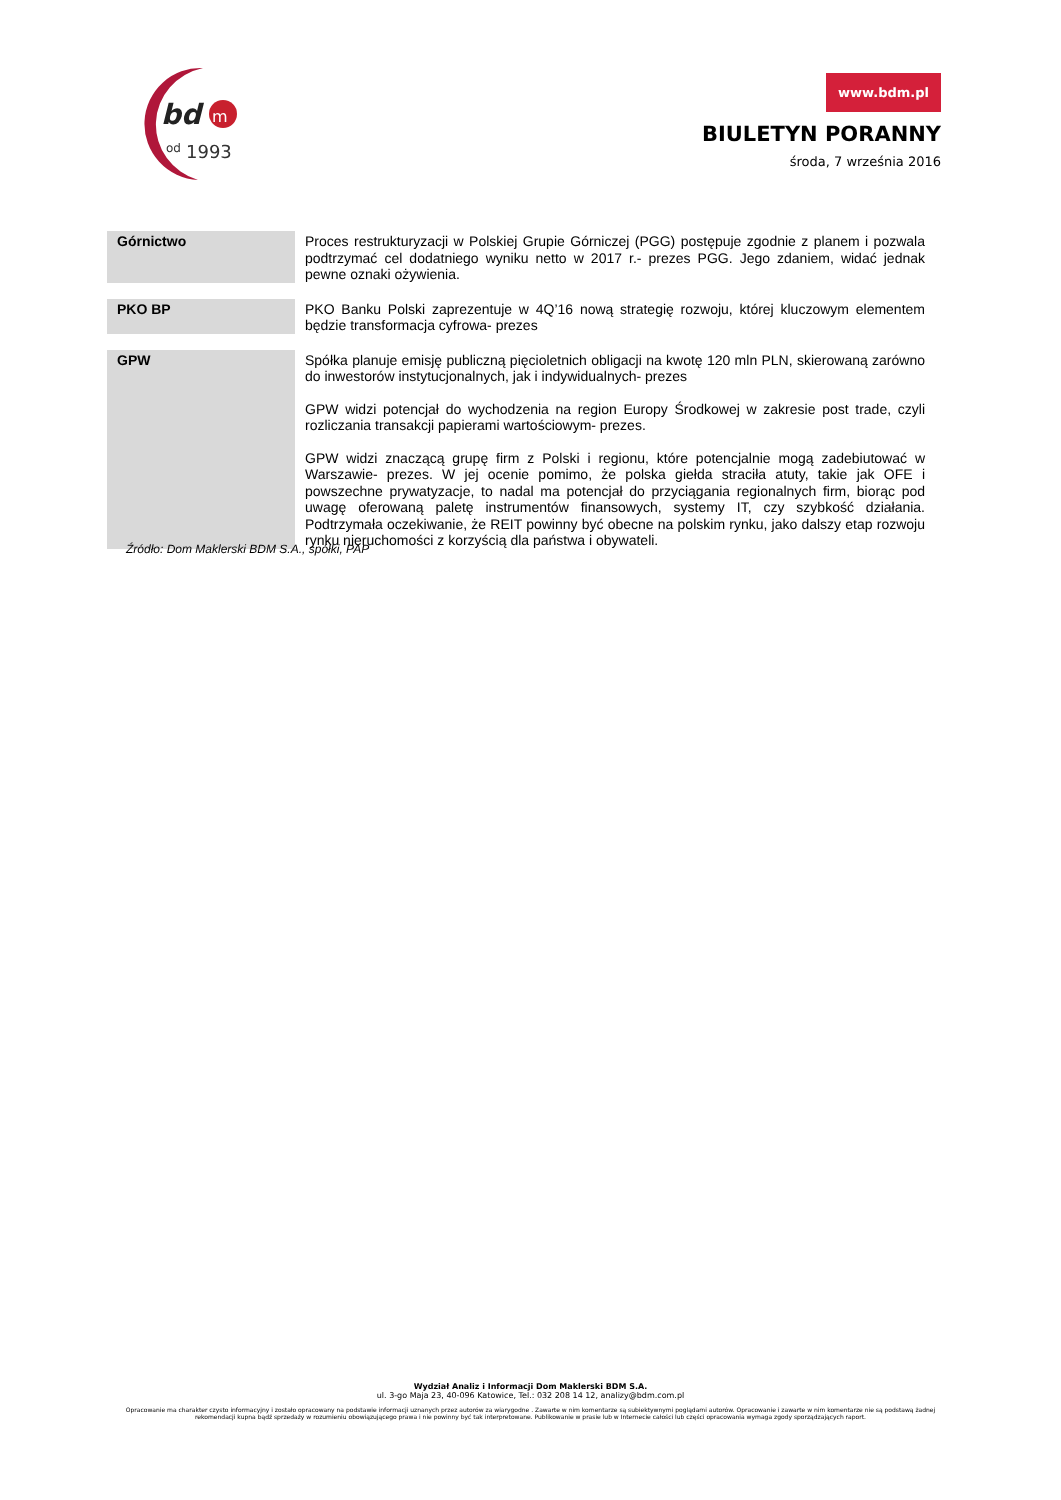bd
m
od
1993
www.bdm.pl
BIULETYN PORANNY
środa, 7 września 2016
| Górnictwo | Proces restrukturyzacji w Polskiej Grupie Górniczej (PGG) postępuje zgodnie z planem i pozwala podtrzymać cel dodatniego wyniku netto w 2017 r.- prezes PGG. Jego zdaniem, widać jednak pewne oznaki ożywienia. |
| PKO BP | PKO Banku Polski zaprezentuje w 4Q’16 nową strategię rozwoju, której kluczowym elementem będzie transformacja cyfrowa- prezes |
| GPW | Spółka planuje emisję publiczną pięcioletnich obligacji na kwotę 120 mln PLN, skierowaną zarówno do inwestorów instytucjonalnych, jak i indywidualnych- prezes GPW widzi potencjał do wychodzenia na region Europy Środkowej w zakresie post trade, czyli rozliczania transakcji papierami wartościowym- prezes. GPW widzi znaczącą grupę firm z Polski i regionu, które potencjalnie mogą zadebiutować w Warszawie- prezes. W jej ocenie pomimo, że polska giełda straciła atuty, takie jak OFE i powszechne prywatyzacje, to nadal ma potencjał do przyciągania regionalnych firm, biorąc pod uwagę oferowaną paletę instrumentów finansowych, systemy IT, czy szybkość działania. Podtrzymała oczekiwanie, że REIT powinny być obecne na polskim rynku, jako dalszy etap rozwoju rynku nieruchomości z korzyścią dla państwa i obywateli. |
Źródło: Dom Maklerski BDM S.A., spółki, PAP
Wydział Analiz i Informacji Dom Maklerski BDM S.A.
ul. 3-go Maja 23, 40-096 Katowice, Tel.: 032 208 14 12, analizy@bdm.com.pl
Opracowanie ma charakter czysto informacyjny i zostało opracowany na podstawie informacji uznanych przez autorów za wiarygodne . Zawarte w nim komentarze są subiektywnymi poglądami autorów. Opracowanie i zawarte w nim komentarze nie są podstawą żadnej rekomendacji kupna bądź sprzedaży w rozumieniu obowiązującego prawa i nie powinny być tak interpretowane. Publikowanie w prasie lub w Internecie całości lub części opracowania wymaga zgody sporządzających raport.